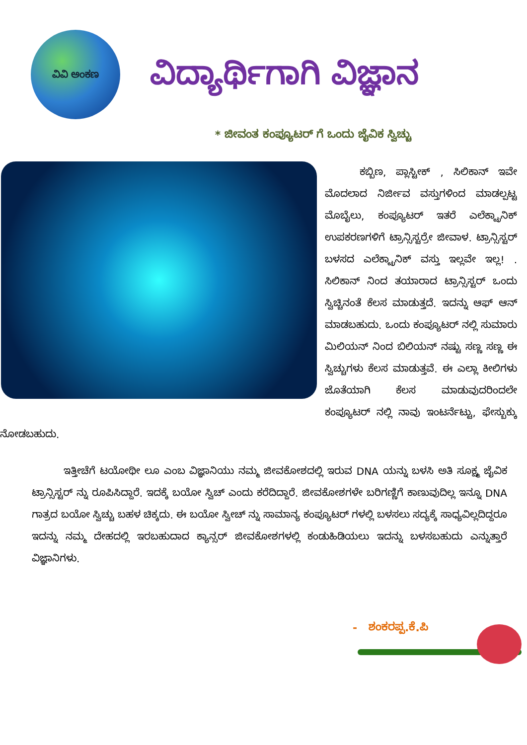ವಿವಿ ಅಂಕಣ
ವಿದ್ಯಾರ್ಥಿಗಾಗಿ ವಿಜ್ಞಾನ
* ಜೀವಂತ ಕಂಪ್ಯೂಟರ್ ಗೆ ಒಂದು ಜೈವಿಕ ಸ್ವಿಚ್ಚು
ಕಬ್ಬಿಣ, ಪ್ಲಾಸ್ಟೀಕ್ , ಸಿಲಿಕಾನ್ ಇವೇ ಮೊದಲಾದ ನಿರ್ಜೀವ ವಸ್ತುಗಳಿಂದ ಮಾಡಲ್ಪಟ್ಟ ಮೊಬೈಲು, ಕಂಪ್ಯೂಟರ್ ಇತರೆ ಎಲೆಕ್ಟ್ರಾನಿಕ್ ಉಪಕರಣಗಳಿಗೆ ಟ್ರಾನ್ಸಿಸ್ಟರ್ರೇ ಜೀವಾಳ. ಟ್ರಾನ್ಸಿಸ್ಟರ್ ಬಳಸದ ಎಲೆಕ್ಟ್ರಾನಿಕ್ ವಸ್ತು ಇಲ್ಲವೇ ಇಲ್ಲ! . ಸಿಲಿಕಾನ್ ನಿಂದ ತಯಾರಾದ ಟ್ರಾನ್ಸಿಸ್ಟರ್ ಒಂದು ಸ್ವಿಚ್ಚಿನಂತೆ ಕೆಲಸ ಮಾಡುತ್ತದೆ. ಇದನ್ನು ಆಫ್ ಆನ್ ಮಾಡಬಹುದು. ಒಂದು ಕಂಪ್ಯೂಟರ್ ನಲ್ಲಿ ಸುಮಾರು ಮಿಲಿಯನ್ ನಿಂದ ಬಿಲಿಯನ್ ನಷ್ಟು ಸಣ್ಣ ಸಣ್ಣ ಈ ಸ್ವಿಚ್ಚುಗಳು ಕೆಲಸ ಮಾಡುತ್ತವೆ. ಈ ಎಲ್ಲಾ ಕೀಲಿಗಳು ಜೊತೆಯಾಗಿ ಕೆಲಸ ಮಾಡುವುದರಿಂದಲೇ ಕಂಪ್ಯೂಟರ್ ನಲ್ಲಿ ನಾವು ಇಂಟರ್ನೆಟ್ಟು, ಫೇಸ್ಬುಕ್ಕು ನೋಡಬಹುದು.
ಇತ್ತೀಚೆಗೆ ಟಯೋಥೀ ಲೂ ಎಂಬ ವಿಜ್ಞಾನಿಯು ನಮ್ಮ ಜೀವಕೋಶದಲ್ಲಿ ಇರುವ DNA ಯನ್ನು ಬಳಸಿ ಅತಿ ಸೂಕ್ಷ್ಮ ಜೈವಿಕ ಟ್ರಾನ್ಸಿಸ್ಟರ್ ನ್ನು ರೂಪಿಸಿದ್ದಾರೆ. ಇದಕ್ಕೆ ಬಯೋ ಸ್ವಿಚ್ ಎಂದು ಕರೆದಿದ್ದಾರೆ. ಜೀವಕೋಶಗಳೇ ಬರಿಗಣ್ಣಿಗೆ ಕಾಣುವುದಿಲ್ಲ ಇನ್ನೂ DNA ಗಾತ್ರದ ಬಯೋ ಸ್ವಿಚ್ಚು ಬಹಳ ಚಿಕ್ಕದು. ಈ ಬಯೋ ಸ್ವೀಚ್ ನ್ನು ಸಾಮಾನ್ಯ ಕಂಪ್ಯೂಟರ್ ಗಳಲ್ಲಿ ಬಳಸಲು ಸದ್ಯಕ್ಕೆ ಸಾಧ್ಯವಿಲ್ಲದಿದ್ದರೂ ಇದನ್ನು ನಮ್ಮ ದೇಹದಲ್ಲಿ ಇರಬಹುದಾದ ಕ್ಯಾನ್ಸರ್ ಜೀವಕೋಶಗಳಲ್ಲಿ ಕಂಡುಹಿಡಿಯಲು ಇದನ್ನು ಬಳಸಬಹುದು ಎನ್ನುತ್ತಾರೆ ವಿಜ್ಞಾನಿಗಳು.
- ಶಂಕರಪ್ಪ.ಕೆ.ಪಿ